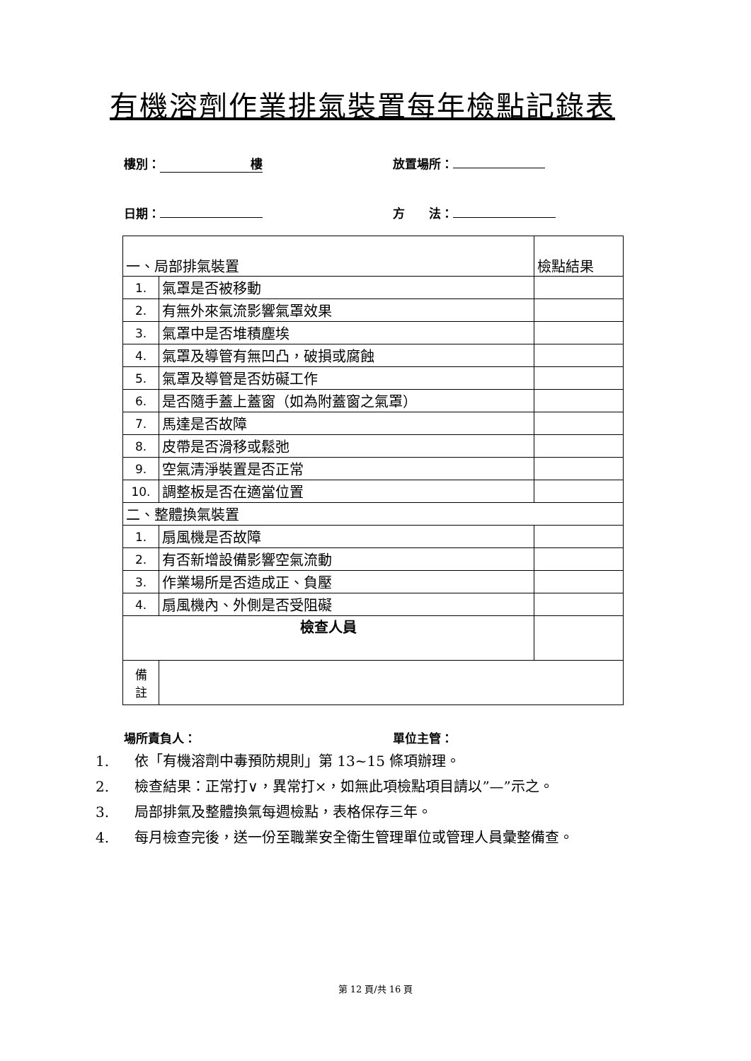有機溶劑作業排氣裝置每年檢點記錄表
樓別： 樓 放置場所：
日期： 方　　法：
| 一、局部排氣裝置 | | 檢點結果 |
| 1. | 氣罩是否被移動 | |
| 2. | 有無外來氣流影響氣罩效果 | |
| 3. | 氣罩中是否堆積塵埃 | |
| 4. | 氣罩及導管有無凹凸，破損或腐蝕 | |
| 5. | 氣罩及導管是否妨礙工作 | |
| 6. | 是否隨手蓋上蓋窗（如為附蓋窗之氣罩） | |
| 7. | 馬達是否故障 | |
| 8. | 皮帶是否滑移或鬆弛 | |
| 9. | 空氣清淨裝置是否正常 | |
| 10. | 調整板是否在適當位置 | |
| 二、整體換氣裝置 | | |
| 1. | 扇風機是否故障 | |
| 2. | 有否新增設備影響空氣流動 | |
| 3. | 作業場所是否造成正、負壓 | |
| 4. | 扇風機內、外側是否受阻礙 | |
| 檢查人員 | | |
| 備 註 | | |
場所責負人： 單位主管：
1. 依「有機溶劑中毒預防規則」第 13~15 條項辦理。
2. 檢查結果：正常打∨，異常打×，如無此項檢點項目請以”—”示之。
3. 局部排氣及整體換氣每週檢點，表格保存三年。
4. 每月檢查完後，送一份至職業安全衛生管理單位或管理人員彙整備查。
第 12 頁/共 16 頁